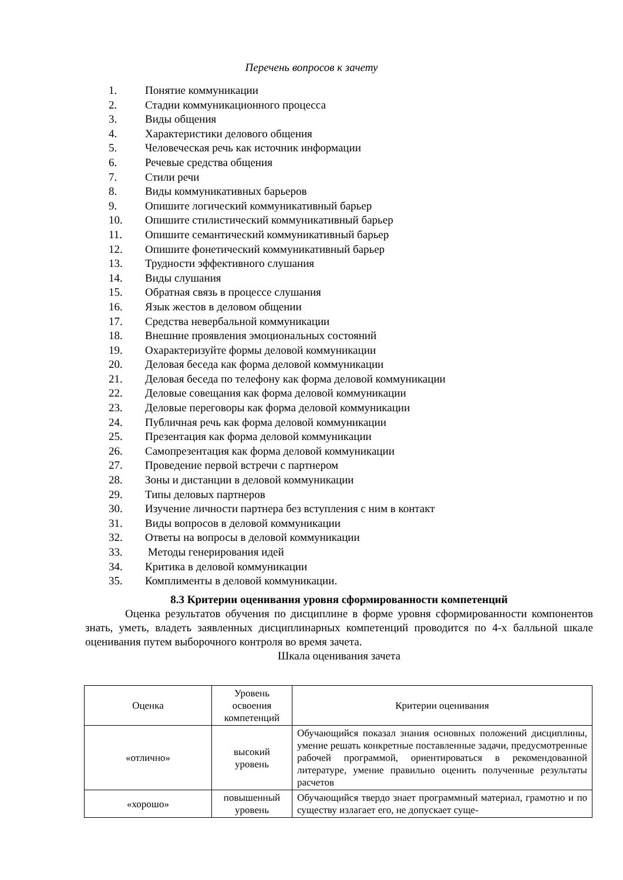Перечень вопросов к зачету
1. Понятие коммуникации
2. Стадии коммуникационного процесса
3. Виды общения
4. Характеристики делового общения
5. Человеческая речь как источник информации
6. Речевые средства общения
7. Стили речи
8. Виды коммуникативных барьеров
9. Опишите логический коммуникативный барьер
10. Опишите стилистический коммуникативный барьер
11. Опишите семантический коммуникативный барьер
12. Опишите фонетический коммуникативный барьер
13. Трудности эффективного слушания
14. Виды слушания
15. Обратная связь в процессе слушания
16. Язык жестов в деловом общении
17. Средства невербальной коммуникации
18. Внешние проявления эмоциональных состояний
19. Охарактеризуйте формы деловой коммуникации
20. Деловая беседа как форма деловой коммуникации
21. Деловая беседа по телефону как форма деловой коммуникации
22. Деловые совещания как форма деловой коммуникации
23. Деловые переговоры как форма деловой коммуникации
24. Публичная речь как форма деловой коммуникации
25. Презентация как форма деловой коммуникации
26. Самопрезентация как форма деловой коммуникации
27. Проведение первой встречи с партнером
28. Зоны и дистанции в деловой коммуникации
29. Типы деловых партнеров
30. Изучение личности партнера без вступления с ним в контакт
31. Виды вопросов в деловой коммуникации
32. Ответы на вопросы в деловой коммуникации
33. Методы генерирования идей
34. Критика в деловой коммуникации
35. Комплименты в деловой коммуникации.
8.3 Критерии оценивания уровня сформированности компетенций
Оценка результатов обучения по дисциплине в форме уровня сформированности компонентов знать, уметь, владеть заявленных дисциплинарных компетенций проводится по 4-х балльной шкале оценивания путем выборочного контроля во время зачета.
Шкала оценивания зачета
| Оценка | Уровень освоения компетенций | Критерии оценивания |
| --- | --- | --- |
| «отлично» | высокий уровень | Обучающийся показал знания основных положений дисциплины, умение решать конкретные поставленные задачи, предусмотренные рабочей программой, ориентироваться в рекомендованной литературе, умение правильно оценить полученные результаты расчетов |
| «хорошо» | повышенный уровень | Обучающийся твердо знает программный материал, грамотно и по существу излагает его, не допускает суще- |